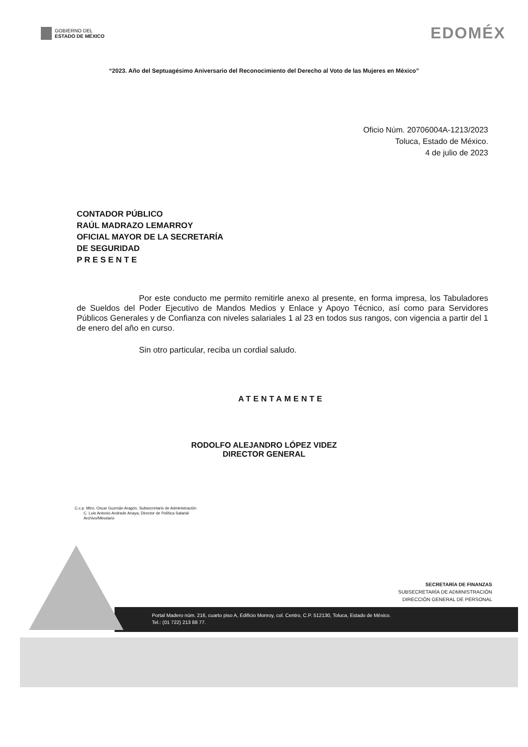GOBIERNO DEL
ESTADO DE MÉXICO
EDOMÉX
“2023. Año del Septuagésimo Aniversario del Reconocimiento del Derecho al Voto de las Mujeres en México”
Oficio Núm. 20706004A-1213/2023
Toluca, Estado de México.
4 de julio de 2023
CONTADOR PÚBLICO
RAÚL MADRAZO LEMARROY
OFICIAL MAYOR DE LA SECRETARÍA
DE SEGURIDAD
P R E S E N T E
Por este conducto me permito remitirle anexo al presente, en forma impresa, los Tabuladores de Sueldos del Poder Ejecutivo de Mandos Medios y Enlace y Apoyo Técnico, así como para Servidores Públicos Generales y de Confianza con niveles salariales 1 al 23 en todos sus rangos, con vigencia a partir del 1 de enero del año en curso.
Sin otro particular, reciba un cordial saludo.
ATENTAMENTE
RODOLFO ALEJANDRO LÓPEZ VIDEZ
DIRECTOR GENERAL
C.c.p. Mtro. Oscar Guzmán Aragón, Subsecretario de Administración
C. Luis Antonio Andrade Anaya, Director de Política Salarial
Archivo/Minutario
SECRETARÍA DE FINANZAS
SUBSECRETARÍA DE ADMINISTRACIÓN
DIRECCIÓN GENERAL DE PERSONAL
Portal Madero núm. 216, cuarto piso A, Edificio Monroy, col. Centro, C.P. 512130, Toluca, Estado de México.
Tel.: (01 722) 213 88 77.